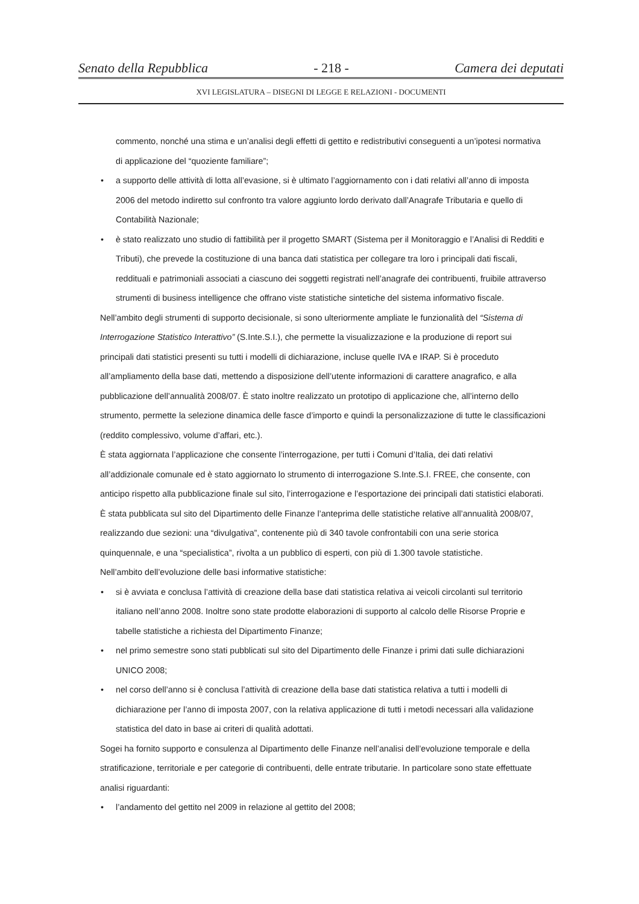Senato della Repubblica - 218 - Camera dei deputati
XVI LEGISLATURA – DISEGNI DI LEGGE E RELAZIONI - DOCUMENTI
commento, nonché una stima e un’analisi degli effetti di gettito e redistributivi conseguenti a un’ipotesi normativa di applicazione del “quoziente familiare”;
• a supporto delle attività di lotta all’evasione, si è ultimato l’aggiornamento con i dati relativi all’anno di imposta 2006 del metodo indiretto sul confronto tra valore aggiunto lordo derivato dall’Anagrafe Tributaria e quello di Contabilità Nazionale;
• è stato realizzato uno studio di fattibilità per il progetto SMART (Sistema per il Monitoraggio e l’Analisi di Redditi e Tributi), che prevede la costituzione di una banca dati statistica per collegare tra loro i principali dati fiscali, reddituali e patrimoniali associati a ciascuno dei soggetti registrati nell’anagrafe dei contribuenti, fruibile attraverso strumenti di business intelligence che offrano viste statistiche sintetiche del sistema informativo fiscale.
Nell’ambito degli strumenti di supporto decisionale, si sono ulteriormente ampliate le funzionalità del “Sistema di Interrogazione Statistico Interattivo” (S.Inte.S.I.), che permette la visualizzazione e la produzione di report sui principali dati statistici presenti su tutti i modelli di dichiarazione, incluse quelle IVA e IRAP. Si è proceduto all’ampliamento della base dati, mettendo a disposizione dell’utente informazioni di carattere anagrafico, e alla pubblicazione dell’annualità 2008/07. È stato inoltre realizzato un prototipo di applicazione che, all’interno dello strumento, permette la selezione dinamica delle fasce d’importo e quindi la personalizzazione di tutte le classificazioni (reddito complessivo, volume d’affari, etc.).
È stata aggiornata l’applicazione che consente l’interrogazione, per tutti i Comuni d’Italia, dei dati relativi all’addizionale comunale ed è stato aggiornato lo strumento di interrogazione S.Inte.S.I. FREE, che consente, con anticipo rispetto alla pubblicazione finale sul sito, l’interrogazione e l’esportazione dei principali dati statistici elaborati.
È stata pubblicata sul sito del Dipartimento delle Finanze l’anteprima delle statistiche relative all’annualità 2008/07, realizzando due sezioni: una “divulgativa”, contenente più di 340 tavole confrontabili con una serie storica quinquennale, e una “specialistica”, rivolta a un pubblico di esperti, con più di 1.300 tavole statistiche.
Nell’ambito dell’evoluzione delle basi informative statistiche:
• si è avviata e conclusa l’attività di creazione della base dati statistica relativa ai veicoli circolanti sul territorio italiano nell’anno 2008. Inoltre sono state prodotte elaborazioni di supporto al calcolo delle Risorse Proprie e tabelle statistiche a richiesta del Dipartimento Finanze;
• nel primo semestre sono stati pubblicati sul sito del Dipartimento delle Finanze i primi dati sulle dichiarazioni UNICO 2008;
• nel corso dell’anno si è conclusa l’attività di creazione della base dati statistica relativa a tutti i modelli di dichiarazione per l’anno di imposta 2007, con la relativa applicazione di tutti i metodi necessari alla validazione statistica del dato in base ai criteri di qualità adottati.
Sogei ha fornito supporto e consulenza al Dipartimento delle Finanze nell’analisi dell’evoluzione temporale e della stratificazione, territoriale e per categorie di contribuenti, delle entrate tributarie. In particolare sono state effettuate analisi riguardanti:
• l’andamento del gettito nel 2009 in relazione al gettito del 2008;